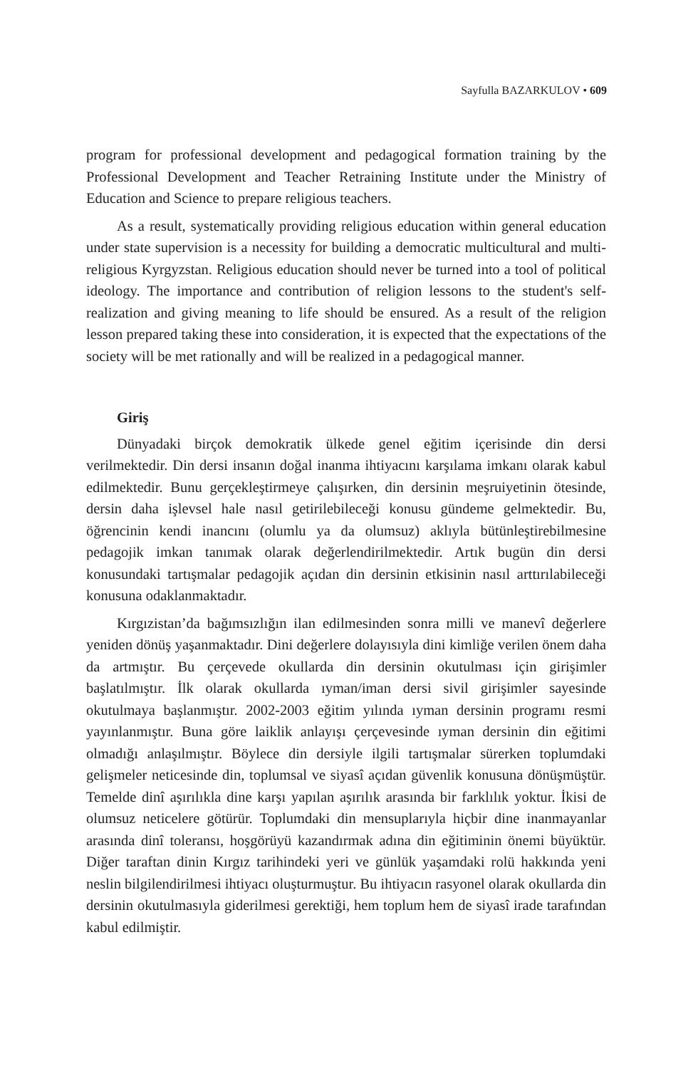Sayfulla BAZARKULOV • 609
program for professional development and pedagogical formation training by the Professional Development and Teacher Retraining Institute under the Ministry of Education and Science to prepare religious teachers.
As a result, systematically providing religious education within general education under state supervision is a necessity for building a democratic multicultural and multi-religious Kyrgyzstan. Religious education should never be turned into a tool of political ideology. The importance and contribution of religion lessons to the student's self-realization and giving meaning to life should be ensured. As a result of the religion lesson prepared taking these into consideration, it is expected that the expectations of the society will be met rationally and will be realized in a pedagogical manner.
Giriş
Dünyadaki birçok demokratik ülkede genel eğitim içerisinde din dersi verilmektedir. Din dersi insanın doğal inanma ihtiyacını karşılama imkanı olarak kabul edilmektedir. Bunu gerçekleştirmeye çalışırken, din dersinin meşruiyetinin ötesinde, dersin daha işlevsel hale nasıl getirilebileceği konusu gündeme gelmektedir. Bu, öğrencinin kendi inancını (olumlu ya da olumsuz) aklıyla bütünleştirebilmesine pedagojik imkan tanımak olarak değerlendirilmektedir. Artık bugün din dersi konusundaki tartışmalar pedagojik açıdan din dersinin etkisinin nasıl arttırılabileceği konusuna odaklanmaktadır.
Kırgızistan’da bağımsızlığın ilan edilmesinden sonra milli ve manevî değerlere yeniden dönüş yaşanmaktadır. Dini değerlere dolayısıyla dini kimliğe verilen önem daha da artmıştır. Bu çerçevede okullarda din dersinin okutulması için girişimler başlatılmıştır. İlk olarak okullarda ıyman/iman dersi sivil girişimler sayesinde okutulmaya başlanmıştır. 2002-2003 eğitim yılında ıyman dersinin programı resmi yayınlanmıştır. Buna göre laiklik anlayışı çerçevesinde ıyman dersinin din eğitimi olmadığı anlaşılmıştır. Böylece din dersiyle ilgili tartışmalar sürerken toplumdaki gelişmeler neticesinde din, toplumsal ve siyasî açıdan güvenlik konusuna dönüşmüştür. Temelde dinî aşırılıkla dine karşı yapılan aşırılık arasında bir farklılık yoktur. İkisi de olumsuz neticelere götürür. Toplumdaki din mensuplarıyla hiçbir dine inanmayanlar arasında dinî toleransı, hoşgörüyü kazandırmak adına din eğitiminin önemi büyüktür. Diğer taraftan dinin Kırgız tarihindeki yeri ve günlük yaşamdaki rolü hakkında yeni neslin bilgilendirilmesi ihtiyacı oluşturmuştur. Bu ihtiyacın rasyonel olarak okullarda din dersinin okutulmasıyla giderilmesi gerektiği, hem toplum hem de siyasî irade tarafından kabul edilmiştir.